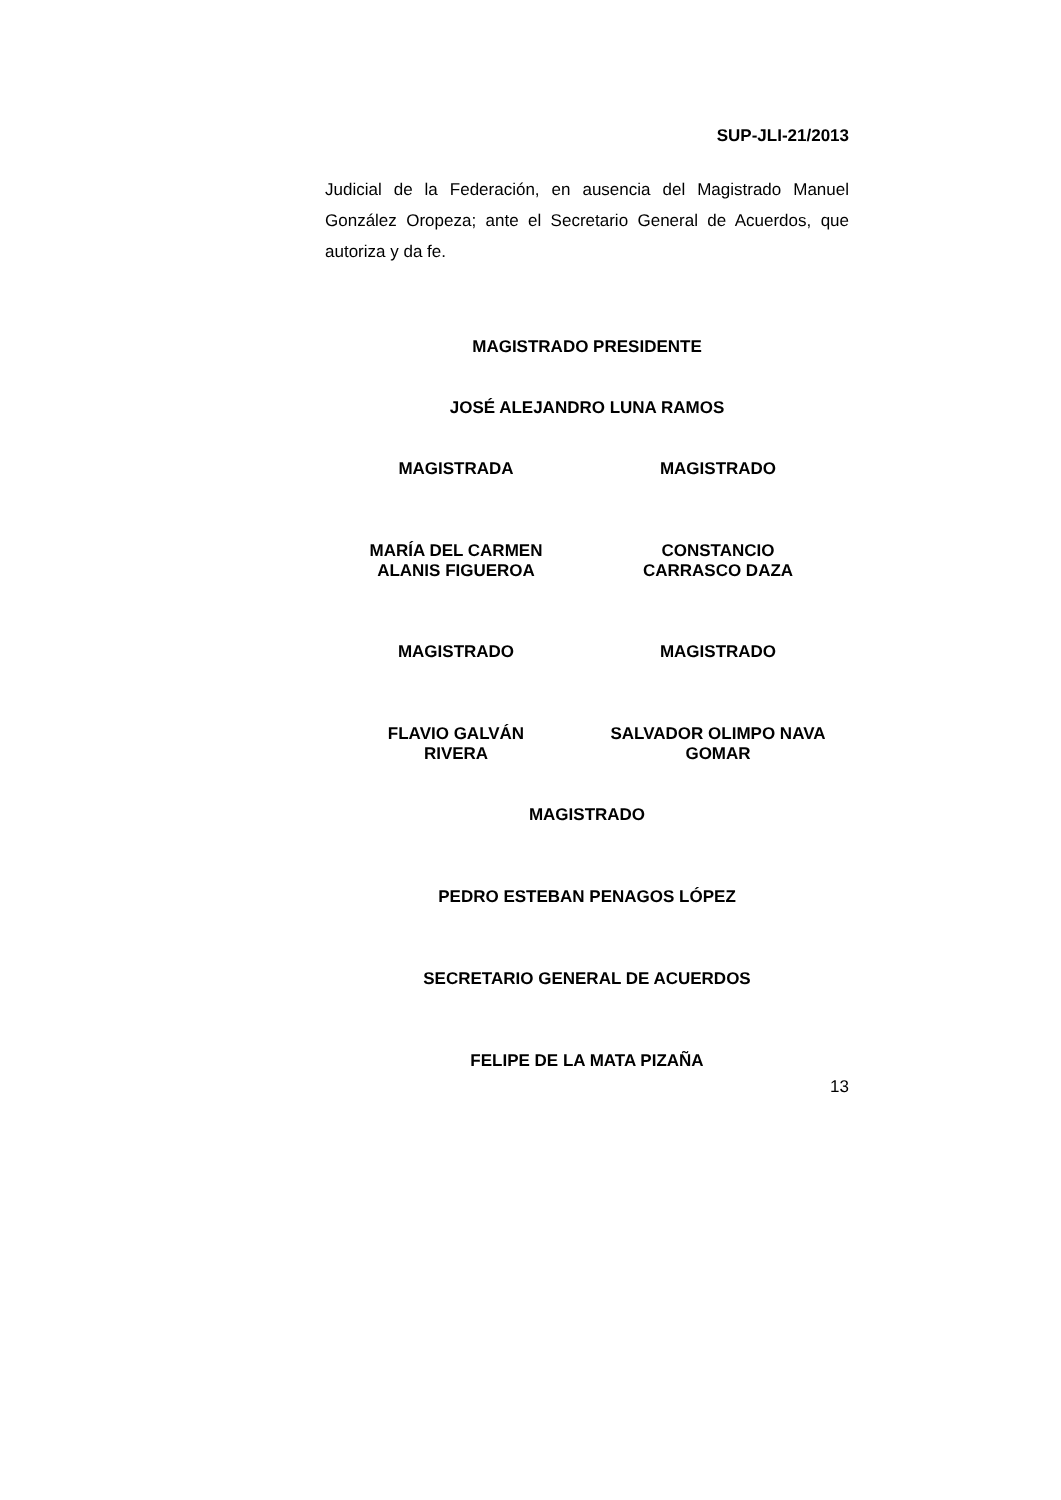SUP-JLI-21/2013
Judicial de la Federación, en ausencia del Magistrado Manuel González Oropeza; ante el Secretario General de Acuerdos, que autoriza y da fe.
MAGISTRADO PRESIDENTE
JOSÉ ALEJANDRO LUNA RAMOS
MAGISTRADA MAGISTRADO
MARÍA DEL CARMEN
ALANIS FIGUEROA
CONSTANCIO
CARRASCO DAZA
MAGISTRADO MAGISTRADO
FLAVIO GALVÁN
RIVERA
SALVADOR OLIMPO NAVA
GOMAR
MAGISTRADO
PEDRO ESTEBAN PENAGOS LÓPEZ
SECRETARIO GENERAL DE ACUERDOS
FELIPE DE LA MATA PIZAÑA
13